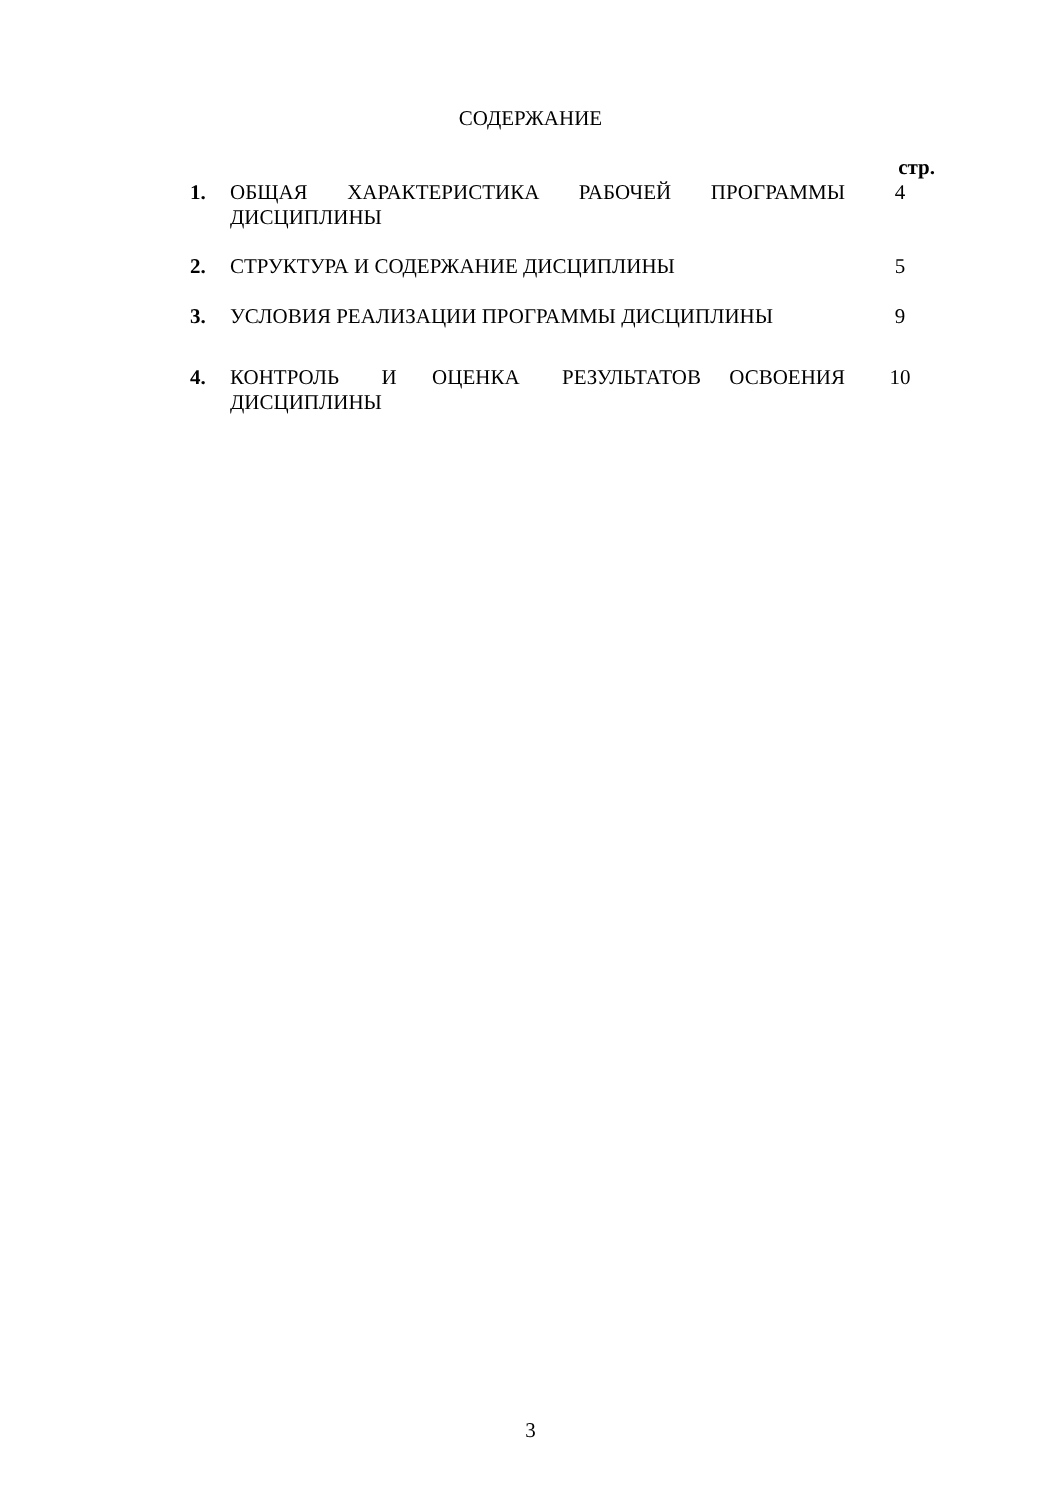СОДЕРЖАНИЕ
| | | стр. |
| 1. | ОБЩАЯ ХАРАКТЕРИСТИКА РАБОЧЕЙ ПРОГРАММЫ ДИСЦИПЛИНЫ | 4 |
| 2. | СТРУКТУРА И СОДЕРЖАНИЕ ДИСЦИПЛИНЫ | 5 |
| 3. | УСЛОВИЯ РЕАЛИЗАЦИИ ПРОГРАММЫ ДИСЦИПЛИНЫ | 9 |
| 4. | КОНТРОЛЬ И ОЦЕНКА РЕЗУЛЬТАТОВ ОСВОЕНИЯ ДИСЦИПЛИНЫ | 10 |
3